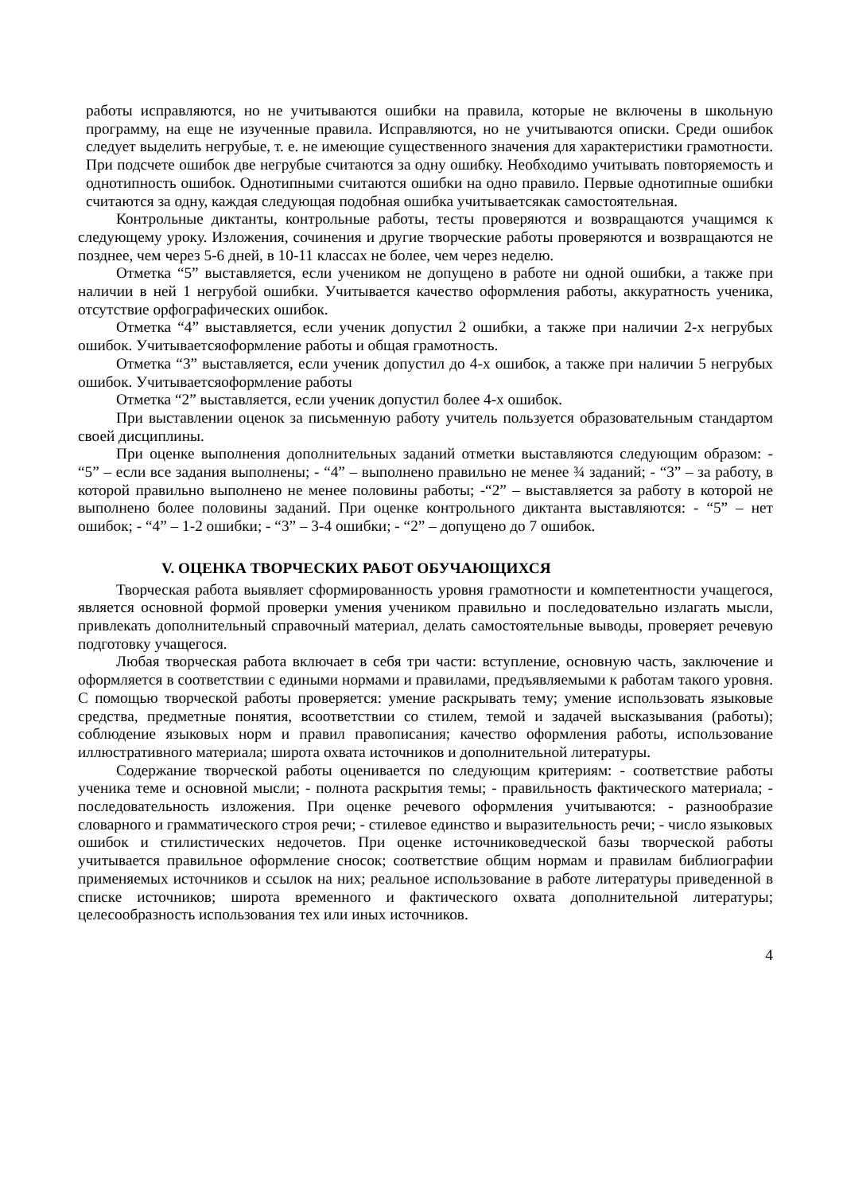работы исправляются, но не учитываются ошибки на правила, которые не включены в школьную программу, на еще не изученные правила. Исправляются, но не учитываются описки. Среди ошибок следует выделить негрубые, т. е. не имеющие существенного значения для характеристики грамотности. При подсчете ошибок две негрубые считаются за одну ошибку. Необходимо учитывать повторяемость и однотипность ошибок. Однотипными считаются ошибки на одно правило. Первые однотипные ошибки считаются за одну, каждая следующая подобная ошибка учитываетсякак самостоятельная.
Контрольные диктанты, контрольные работы, тесты проверяются и возвращаются учащимся к следующему уроку. Изложения, сочинения и другие творческие работы проверяются и возвращаются не позднее, чем через 5-6 дней, в 10-11 классах не более, чем через неделю.
Отметка “5” выставляется, если учеником не допущено в работе ни одной ошибки, а также при наличии в ней 1 негрубой ошибки. Учитывается качество оформления работы, аккуратность ученика, отсутствие орфографических ошибок.
Отметка “4” выставляется, если ученик допустил 2 ошибки, а также при наличии 2-х негрубых ошибок. Учитываетсяоформление работы и общая грамотность.
Отметка “3” выставляется, если ученик допустил до 4-х ошибок, а также при наличии 5 негрубых ошибок. Учитываетсяоформление работы
Отметка “2” выставляется, если ученик допустил более 4-х ошибок.
При выставлении оценок за письменную работу учитель пользуется образовательным стандартом своей дисциплины.
При оценке выполнения дополнительных заданий отметки выставляются следующим образом: - “5” – если все задания выполнены; - “4” – выполнено правильно не менее ¾ заданий; - “3” – за работу, в которой правильно выполнено не менее половины работы; -“2” – выставляется за работу в которой не выполнено более половины заданий. При оценке контрольного диктанта выставляются: - “5” – нет ошибок; - “4” – 1-2 ошибки; - “3” – 3-4 ошибки; - “2” – допущено до 7 ошибок.
V. ОЦЕНКА ТВОРЧЕСКИХ РАБОТ ОБУЧАЮЩИХСЯ
Творческая работа выявляет сформированность уровня грамотности и компетентности учащегося, является основной формой проверки умения учеником правильно и последовательно излагать мысли, привлекать дополнительный справочный материал, делать самостоятельные выводы, проверяет речевую подготовку учащегося.
Любая творческая работа включает в себя три части: вступление, основную часть, заключение и оформляется в соответствии с едиными нормами и правилами, предъявляемыми к работам такого уровня. С помощью творческой работы проверяется: умение раскрывать тему; умение использовать языковые средства, предметные понятия, всоответствии со стилем, темой и задачей высказывания (работы); соблюдение языковых норм и правил правописания; качество оформления работы, использование иллюстративного материала; широта охвата источников и дополнительной литературы.
Содержание творческой работы оценивается по следующим критериям: - соответствие работы ученика теме и основной мысли; - полнота раскрытия темы; - правильность фактического материала; - последовательность изложения. При оценке речевого оформления учитываются: - разнообразие словарного и грамматического строя речи; - стилевое единство и выразительность речи; - число языковых ошибок и стилистических недочетов. При оценке источниковедческой базы творческой работы учитывается правильное оформление сносок; соответствие общим нормам и правилам библиографии применяемых источников и ссылок на них; реальное использование в работе литературы приведенной в списке источников; широта временного и фактического охвата дополнительной литературы; целесообразность использования тех или иных источников.
4